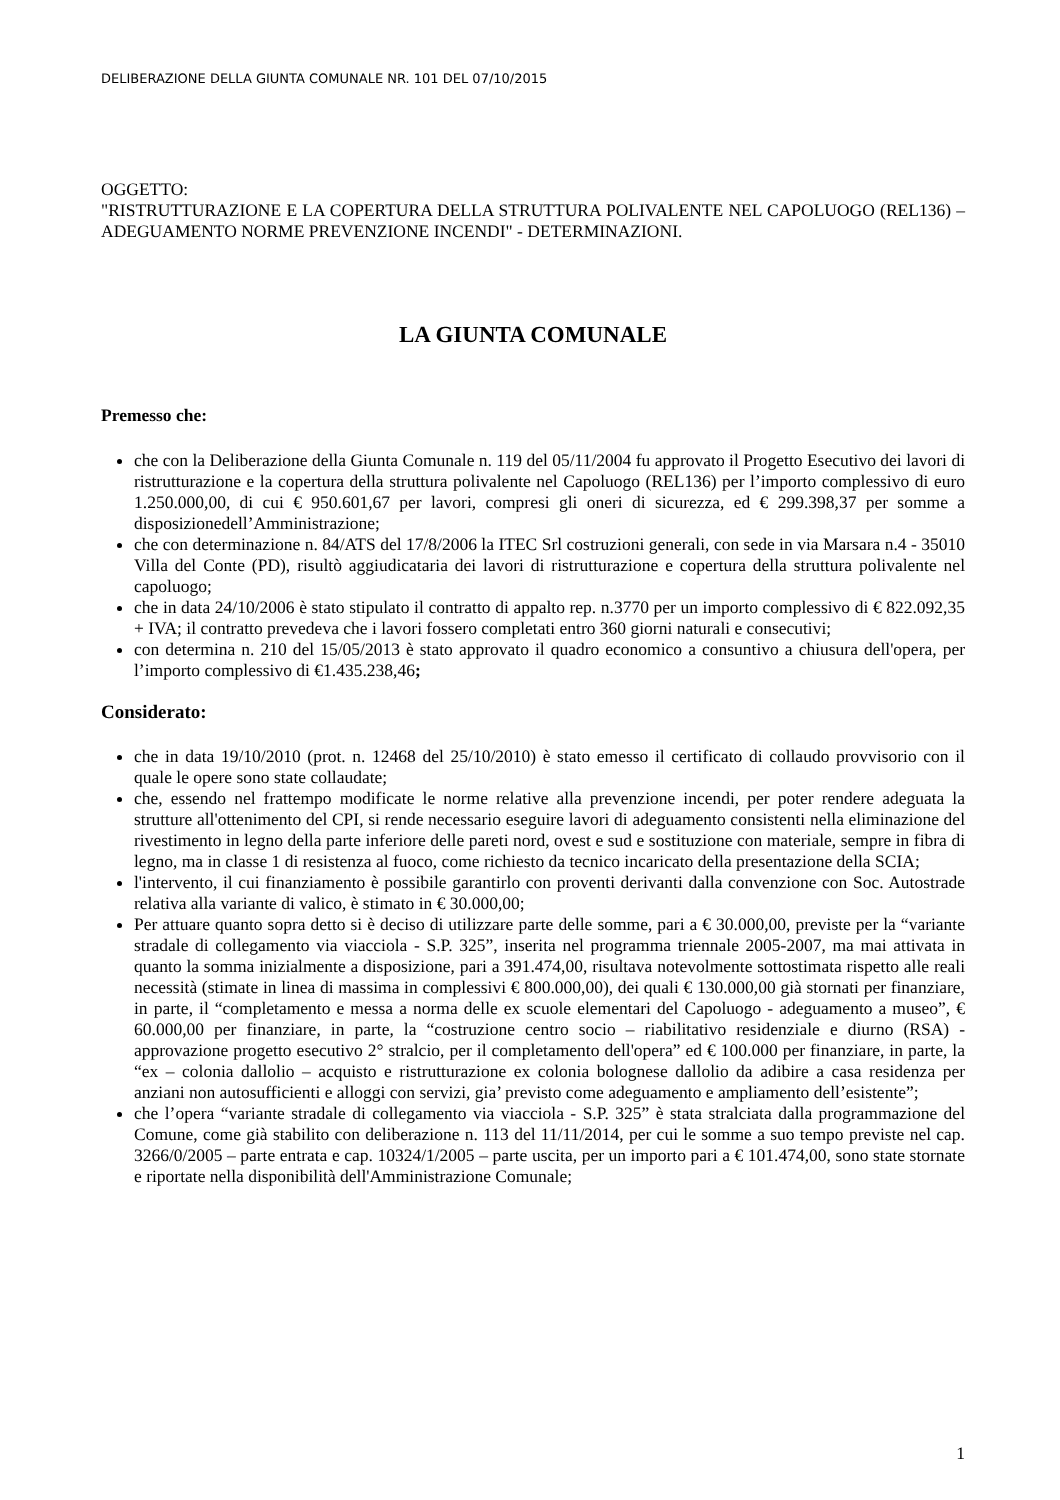DELIBERAZIONE DELLA GIUNTA COMUNALE NR. 101 DEL 07/10/2015
OGGETTO:
"RISTRUTTURAZIONE E LA COPERTURA DELLA STRUTTURA POLIVALENTE NEL CAPOLUOGO (REL136) – ADEGUAMENTO NORME PREVENZIONE INCENDI" - DETERMINAZIONI.
LA GIUNTA COMUNALE
Premesso che:
che con la Deliberazione della Giunta Comunale n. 119 del 05/11/2004 fu approvato il Progetto Esecutivo dei lavori di ristrutturazione e la copertura della struttura polivalente nel Capoluogo (REL136) per l’importo complessivo di euro 1.250.000,00, di cui € 950.601,67 per lavori, compresi gli oneri di sicurezza, ed € 299.398,37 per somme a disposizionedell’Amministrazione;
che con determinazione n. 84/ATS del 17/8/2006 la ITEC Srl costruzioni generali, con sede in via Marsara n.4 - 35010 Villa del Conte (PD), risultò aggiudicataria dei lavori di ristrutturazione e copertura della struttura polivalente nel capoluogo;
che in data 24/10/2006 è stato stipulato il contratto di appalto rep. n.3770 per un importo complessivo di € 822.092,35 + IVA; il contratto prevedeva che i lavori fossero completati entro 360 giorni naturali e consecutivi;
con determina n. 210 del 15/05/2013 è stato approvato il quadro economico a consuntivo a chiusura dell'opera, per l’importo complessivo di €1.435.238,46;
Considerato:
che in data 19/10/2010 (prot. n. 12468 del 25/10/2010) è stato emesso il certificato di collaudo provvisorio con il quale le opere sono state collaudate;
che, essendo nel frattempo modificate le norme relative alla prevenzione incendi, per poter rendere adeguata la strutture all'ottenimento del CPI, si rende necessario eseguire lavori di adeguamento consistenti nella eliminazione del rivestimento in legno della parte inferiore delle pareti nord, ovest e sud e sostituzione con materiale, sempre in fibra di legno, ma in classe 1 di resistenza al fuoco, come richiesto da tecnico incaricato della presentazione della SCIA;
l'intervento, il cui finanziamento è possibile garantirlo con proventi derivanti dalla convenzione con Soc. Autostrade relativa alla variante di valico, è stimato in € 30.000,00;
Per attuare quanto sopra detto si è deciso di utilizzare parte delle somme, pari a € 30.000,00, previste per la “variante stradale di collegamento via viacciola - S.P. 325”, inserita nel programma triennale 2005-2007, ma mai attivata in quanto la somma inizialmente a disposizione, pari a 391.474,00, risultava notevolmente sottostimata rispetto alle reali necessità (stimate in linea di massima in complessivi € 800.000,00), dei quali € 130.000,00 già stornati per finanziare, in parte, il “completamento e messa a norma delle ex scuole elementari del Capoluogo - adeguamento a museo”, € 60.000,00 per finanziare, in parte, la “costruzione centro socio – riabilitativo residenziale e diurno (RSA) - approvazione progetto esecutivo 2° stralcio, per il completamento dell'opera” ed € 100.000 per finanziare, in parte, la “ex – colonia dallolio – acquisto e ristrutturazione ex colonia bolognese dallolio da adibire a casa residenza per anziani non autosufficienti e alloggi con servizi, gia’ previsto come adeguamento e ampliamento dell’esistente”;
che l’opera “variante stradale di collegamento via viacciola - S.P. 325” è stata stralciata dalla programmazione del Comune, come già stabilito con deliberazione n. 113 del 11/11/2014, per cui le somme a suo tempo previste nel cap. 3266/0/2005 – parte entrata e cap. 10324/1/2005 – parte uscita, per un importo pari a € 101.474,00, sono state stornate e riportate nella disponibilità dell'Amministrazione Comunale;
1